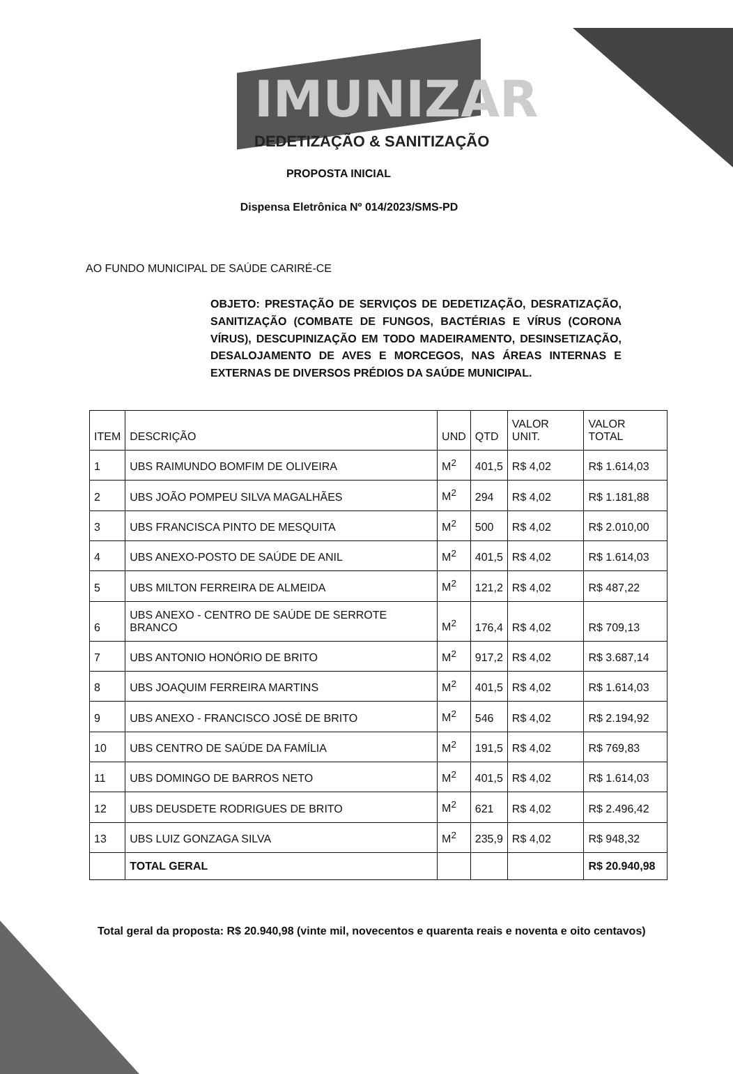IMUNIZAR
DEDETIZAÇÃO & SANITIZAÇÃO
PROPOSTA INICIAL
Dispensa Eletrônica Nº 014/2023/SMS-PD
AO FUNDO MUNICIPAL DE SAÚDE CARIRÉ-CE
OBJETO: PRESTAÇÃO DE SERVIÇOS DE DEDETIZAÇÃO, DESRATIZAÇÃO, SANITIZAÇÃO (COMBATE DE FUNGOS, BACTÉRIAS E VÍRUS (CORONA VÍRUS), DESCUPINIZAÇÃO EM TODO MADEIRAMENTO, DESINSETIZAÇÃO, DESALOJAMENTO DE AVES E MORCEGOS, NAS ÁREAS INTERNAS E EXTERNAS DE DIVERSOS PRÉDIOS DA SAÚDE MUNICIPAL.
| ITEM | DESCRIÇÃO | UND | QTD | VALOR UNIT. | VALOR TOTAL |
| --- | --- | --- | --- | --- | --- |
| 1 | UBS RAIMUNDO BOMFIM DE OLIVEIRA | M<sup>2</sup> | 401,5 | R$ 4,02 | R$ 1.614,03 |
| 2 | UBS JOÃO POMPEU SILVA MAGALHÃES | M<sup>2</sup> | 294 | R$ 4,02 | R$ 1.181,88 |
| 3 | UBS FRANCISCA PINTO DE MESQUITA | M<sup>2</sup> | 500 | R$ 4,02 | R$ 2.010,00 |
| 4 | UBS ANEXO-POSTO DE SAÚDE DE ANIL | M<sup>2</sup> | 401,5 | R$ 4,02 | R$ 1.614,03 |
| 5 | UBS MILTON FERREIRA DE ALMEIDA | M<sup>2</sup> | 121,2 | R$ 4,02 | R$ 487,22 |
| 6 | UBS ANEXO - CENTRO DE SAÚDE DE SERROTE BRANCO | M<sup>2</sup> | 176,4 | R$ 4,02 | R$ 709,13 |
| 7 | UBS ANTONIO HONÓRIO DE BRITO | M<sup>2</sup> | 917,2 | R$ 4,02 | R$ 3.687,14 |
| 8 | UBS JOAQUIM FERREIRA MARTINS | M<sup>2</sup> | 401,5 | R$ 4,02 | R$ 1.614,03 |
| 9 | UBS ANEXO - FRANCISCO JOSÉ DE BRITO | M<sup>2</sup> | 546 | R$ 4,02 | R$ 2.194,92 |
| 10 | UBS CENTRO DE SAÚDE DA FAMÍLIA | M<sup>2</sup> | 191,5 | R$ 4,02 | R$ 769,83 |
| 11 | UBS DOMINGO DE BARROS NETO | M<sup>2</sup> | 401,5 | R$ 4,02 | R$ 1.614,03 |
| 12 | UBS DEUSDETE RODRIGUES DE BRITO | M<sup>2</sup> | 621 | R$ 4,02 | R$ 2.496,42 |
| 13 | UBS LUIZ GONZAGA SILVA | M<sup>2</sup> | 235,9 | R$ 4,02 | R$ 948,32 |
| | TOTAL GERAL | | | | R$ 20.940,98 |
Total geral da proposta: R$ 20.940,98 (vinte mil, novecentos e quarenta reais e noventa e oito centavos)